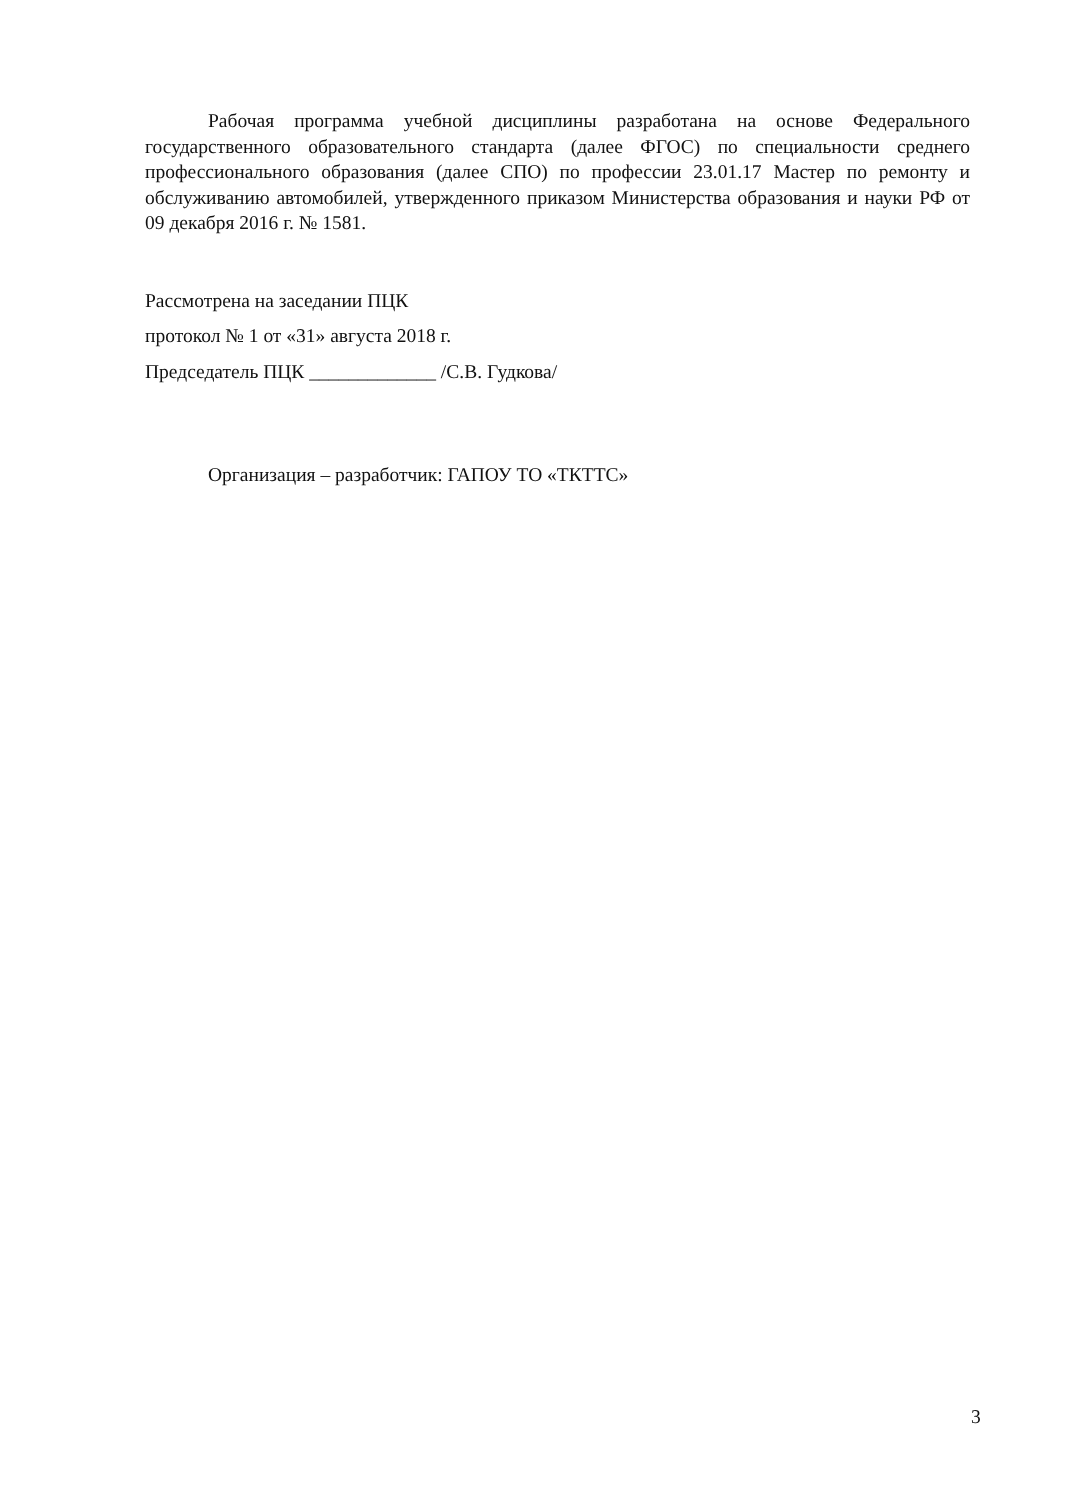Рабочая программа учебной дисциплины разработана на основе Федерального государственного образовательного стандарта (далее ФГОС) по специальности среднего профессионального образования (далее СПО) по профессии 23.01.17 Мастер по ремонту и обслуживанию автомобилей, утвержденного приказом Министерства образования и науки РФ от 09 декабря 2016 г. № 1581.
Рассмотрена на заседании ПЦК
протокол № 1 от «31» августа 2018 г.
Председатель ПЦК _____________ /С.В. Гудкова/
Организация – разработчик: ГАПОУ ТО «ТКТТС»
3